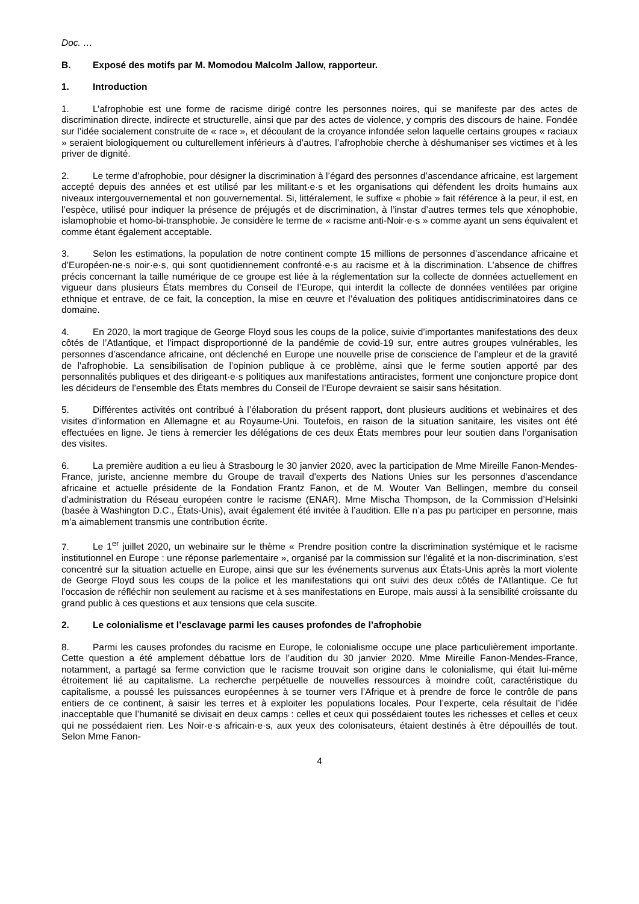Doc. …
B. Exposé des motifs par M. Momodou Malcolm Jallow, rapporteur.
1. Introduction
1. L’afrophobie est une forme de racisme dirigé contre les personnes noires, qui se manifeste par des actes de discrimination directe, indirecte et structurelle, ainsi que par des actes de violence, y compris des discours de haine. Fondée sur l’idée socialement construite de « race », et découlant de la croyance infondée selon laquelle certains groupes « raciaux » seraient biologiquement ou culturellement inférieurs à d’autres, l’afrophobie cherche à déshumaniser ses victimes et à les priver de dignité.
2. Le terme d’afrophobie, pour désigner la discrimination à l’égard des personnes d’ascendance africaine, est largement accepté depuis des années et est utilisé par les militant·e·s et les organisations qui défendent les droits humains aux niveaux intergouvernemental et non gouvernemental. Si, littéralement, le suffixe « phobie » fait référence à la peur, il est, en l’espèce, utilisé pour indiquer la présence de préjugés et de discrimination, à l’instar d’autres termes tels que xénophobie, islamophobie et homo-bi-transphobie. Je considère le terme de « racisme anti-Noir·e·s » comme ayant un sens équivalent et comme étant également acceptable.
3. Selon les estimations, la population de notre continent compte 15 millions de personnes d’ascendance africaine et d’Européen·ne·s noir·e·s, qui sont quotidiennement confronté·e·s au racisme et à la discrimination. L’absence de chiffres précis concernant la taille numérique de ce groupe est liée à la réglementation sur la collecte de données actuellement en vigueur dans plusieurs États membres du Conseil de l’Europe, qui interdit la collecte de données ventilées par origine ethnique et entrave, de ce fait, la conception, la mise en œuvre et l’évaluation des politiques antidiscriminatoires dans ce domaine.
4. En 2020, la mort tragique de George Floyd sous les coups de la police, suivie d’importantes manifestations des deux côtés de l’Atlantique, et l’impact disproportionné de la pandémie de covid-19 sur, entre autres groupes vulnérables, les personnes d’ascendance africaine, ont déclenché en Europe une nouvelle prise de conscience de l’ampleur et de la gravité de l’afrophobie. La sensibilisation de l’opinion publique à ce problème, ainsi que le ferme soutien apporté par des personnalités publiques et des dirigeant·e·s politiques aux manifestations antiracistes, forment une conjoncture propice dont les décideurs de l’ensemble des États membres du Conseil de l’Europe devraient se saisir sans hésitation.
5. Différentes activités ont contribué à l’élaboration du présent rapport, dont plusieurs auditions et webinaires et des visites d’information en Allemagne et au Royaume-Uni. Toutefois, en raison de la situation sanitaire, les visites ont été effectuées en ligne. Je tiens à remercier les délégations de ces deux États membres pour leur soutien dans l’organisation des visites.
6. La première audition a eu lieu à Strasbourg le 30 janvier 2020, avec la participation de Mme Mireille Fanon-Mendes-France, juriste, ancienne membre du Groupe de travail d'experts des Nations Unies sur les personnes d'ascendance africaine et actuelle présidente de la Fondation Frantz Fanon, et de M. Wouter Van Bellingen, membre du conseil d’administration du Réseau européen contre le racisme (ENAR). Mme Mischa Thompson, de la Commission d’Helsinki (basée à Washington D.C., États-Unis), avait également été invitée à l’audition. Elle n’a pas pu participer en personne, mais m’a aimablement transmis une contribution écrite.
7. Le 1<sup>er</sup> juillet 2020, un webinaire sur le thème « Prendre position contre la discrimination systémique et le racisme institutionnel en Europe : une réponse parlementaire », organisé par la commission sur l'égalité et la non-discrimination, s'est concentré sur la situation actuelle en Europe, ainsi que sur les événements survenus aux États-Unis après la mort violente de George Floyd sous les coups de la police et les manifestations qui ont suivi des deux côtés de l'Atlantique. Ce fut l'occasion de réfléchir non seulement au racisme et à ses manifestations en Europe, mais aussi à la sensibilité croissante du grand public à ces questions et aux tensions que cela suscite.
2. Le colonialisme et l’esclavage parmi les causes profondes de l’afrophobie
8. Parmi les causes profondes du racisme en Europe, le colonialisme occupe une place particulièrement importante. Cette question a été amplement débattue lors de l’audition du 30 janvier 2020. Mme Mireille Fanon-Mendes-France, notamment, a partagé sa ferme conviction que le racisme trouvait son origine dans le colonialisme, qui était lui-même étroitement lié au capitalisme. La recherche perpétuelle de nouvelles ressources à moindre coût, caractéristique du capitalisme, a poussé les puissances européennes à se tourner vers l’Afrique et à prendre de force le contrôle de pans entiers de ce continent, à saisir les terres et à exploiter les populations locales. Pour l’experte, cela résultait de l’idée inacceptable que l’humanité se divisait en deux camps : celles et ceux qui possédaient toutes les richesses et celles et ceux qui ne possédaient rien. Les Noir·e·s africain·e·s, aux yeux des colonisateurs, étaient destinés à être dépouillés de tout. Selon Mme Fanon-
4